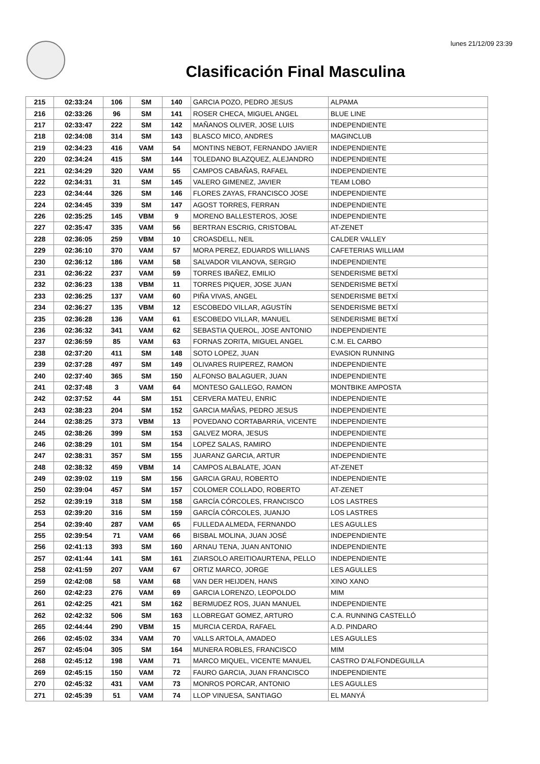lunes 21/12/09 23:39
Clasificación Final Masculina
| 215 | 02:33:24 | 106 | SM | 140 | GARCIA POZO, PEDRO JESUS | ALPAMA |
| 216 | 02:33:26 | 96 | SM | 141 | ROSER CHECA, MIGUEL ANGEL | BLUE LINE |
| 217 | 02:33:47 | 222 | SM | 142 | MAÑANOS OLIVER, JOSE LUIS | INDEPENDIENTE |
| 218 | 02:34:08 | 314 | SM | 143 | BLASCO MICO, ANDRES | MAGINCLUB |
| 219 | 02:34:23 | 416 | VAM | 54 | MONTINS NEBOT, FERNANDO JAVIER | INDEPENDIENTE |
| 220 | 02:34:24 | 415 | SM | 144 | TOLEDANO BLAZQUEZ, ALEJANDRO | INDEPENDIENTE |
| 221 | 02:34:29 | 320 | VAM | 55 | CAMPOS CABAÑAS, RAFAEL | INDEPENDIENTE |
| 222 | 02:34:31 | 31 | SM | 145 | VALERO GIMENEZ, JAVIER | TEAM LOBO |
| 223 | 02:34:44 | 326 | SM | 146 | FLORES ZAYAS, FRANCISCO JOSE | INDEPENDIENTE |
| 224 | 02:34:45 | 339 | SM | 147 | AGOST TORRES, FERRAN | INDEPENDIENTE |
| 226 | 02:35:25 | 145 | VBM | 9 | MORENO BALLESTEROS, JOSE | INDEPENDIENTE |
| 227 | 02:35:47 | 335 | VAM | 56 | BERTRAN ESCRIG, CRISTOBAL | AT-ZENET |
| 228 | 02:36:05 | 259 | VBM | 10 | CROASDELL, NEIL | CALDER VALLEY |
| 229 | 02:36:10 | 370 | VAM | 57 | MORA PEREZ, EDUARDS WILLIANS | CAFETERIAS WILLIAM |
| 230 | 02:36:12 | 186 | VAM | 58 | SALVADOR VILANOVA, SERGIO | INDEPENDIENTE |
| 231 | 02:36:22 | 237 | VAM | 59 | TORRES IBAÑEZ, EMILIO | SENDERISME BETXÍ |
| 232 | 02:36:23 | 138 | VBM | 11 | TORRES PIQUER, JOSE JUAN | SENDERISME BETXÍ |
| 233 | 02:36:25 | 137 | VAM | 60 | PIÑA VIVAS, ANGEL | SENDERISME BETXÍ |
| 234 | 02:36:27 | 135 | VBM | 12 | ESCOBEDO VILLAR, AGUSTÍN | SENDERISME BETXÍ |
| 235 | 02:36:28 | 136 | VAM | 61 | ESCOBEDO VILLAR, MANUEL | SENDERISME BETXÍ |
| 236 | 02:36:32 | 341 | VAM | 62 | SEBASTIA QUEROL, JOSE ANTONIO | INDEPENDIENTE |
| 237 | 02:36:59 | 85 | VAM | 63 | FORNAS ZORITA, MIGUEL ANGEL | C.M. EL CARBO |
| 238 | 02:37:20 | 411 | SM | 148 | SOTO LOPEZ, JUAN | EVASION RUNNING |
| 239 | 02:37:28 | 497 | SM | 149 | OLIVARES RUIPEREZ, RAMON | INDEPENDIENTE |
| 240 | 02:37:40 | 365 | SM | 150 | ALFONSO BALAGUER, JUAN | INDEPENDIENTE |
| 241 | 02:37:48 | 3 | VAM | 64 | MONTESO GALLEGO, RAMON | MONTBIKE AMPOSTA |
| 242 | 02:37:52 | 44 | SM | 151 | CERVERA MATEU, ENRIC | INDEPENDIENTE |
| 243 | 02:38:23 | 204 | SM | 152 | GARCIA MAÑAS, PEDRO JESUS | INDEPENDIENTE |
| 244 | 02:38:25 | 373 | VBM | 13 | POVEDANO CORTABARRíA, VICENTE | INDEPENDIENTE |
| 245 | 02:38:26 | 399 | SM | 153 | GALVEZ MORA, JESUS | INDEPENDIENTE |
| 246 | 02:38:29 | 101 | SM | 154 | LOPEZ SALAS, RAMIRO | INDEPENDIENTE |
| 247 | 02:38:31 | 357 | SM | 155 | JUARANZ GARCIA, ARTUR | INDEPENDIENTE |
| 248 | 02:38:32 | 459 | VBM | 14 | CAMPOS ALBALATE, JOAN | AT-ZENET |
| 249 | 02:39:02 | 119 | SM | 156 | GARCIA GRAU, ROBERTO | INDEPENDIENTE |
| 250 | 02:39:04 | 457 | SM | 157 | COLOMER COLLADO, ROBERTO | AT-ZENET |
| 252 | 02:39:19 | 318 | SM | 158 | GARCÍA CÓRCOLES, FRANCISCO | LOS LASTRES |
| 253 | 02:39:20 | 316 | SM | 159 | GARCÍA CÓRCOLES, JUANJO | LOS LASTRES |
| 254 | 02:39:40 | 287 | VAM | 65 | FULLEDA ALMEDA, FERNANDO | LES AGULLES |
| 255 | 02:39:54 | 71 | VAM | 66 | BISBAL MOLINA, JUAN JOSÉ | INDEPENDIENTE |
| 256 | 02:41:13 | 393 | SM | 160 | ARNAU TENA, JUAN ANTONIO | INDEPENDIENTE |
| 257 | 02:41:44 | 141 | SM | 161 | ZIARSOLO AREITIOAURTENA, PELLO | INDEPENDIENTE |
| 258 | 02:41:59 | 207 | VAM | 67 | ORTIZ MARCO, JORGE | LES AGULLES |
| 259 | 02:42:08 | 58 | VAM | 68 | VAN DER HEIJDEN, HANS | XINO XANO |
| 260 | 02:42:23 | 276 | VAM | 69 | GARCIA LORENZO, LEOPOLDO | MIM |
| 261 | 02:42:25 | 421 | SM | 162 | BERMUDEZ ROS, JUAN MANUEL | INDEPENDIENTE |
| 262 | 02:42:32 | 506 | SM | 163 | LLOBREGAT GOMEZ, ARTURO | C.A. RUNNING CASTELLÓ |
| 265 | 02:44:44 | 290 | VBM | 15 | MURCIA CERDA, RAFAEL | A.D. PINDARO |
| 266 | 02:45:02 | 334 | VAM | 70 | VALLS ARTOLA, AMADEO | LES AGULLES |
| 267 | 02:45:04 | 305 | SM | 164 | MUNERA ROBLES, FRANCISCO | MIM |
| 268 | 02:45:12 | 198 | VAM | 71 | MARCO MIQUEL, VICENTE MANUEL | CASTRO D'ALFONDEGUILLA |
| 269 | 02:45:15 | 150 | VAM | 72 | FAURO GARCIA, JUAN FRANCISCO | INDEPENDIENTE |
| 270 | 02:45:32 | 431 | VAM | 73 | MONROS PORCAR, ANTONIO | LES AGULLES |
| 271 | 02:45:39 | 51 | VAM | 74 | LLOP VINUESA, SANTIAGO | EL MANYÁ |